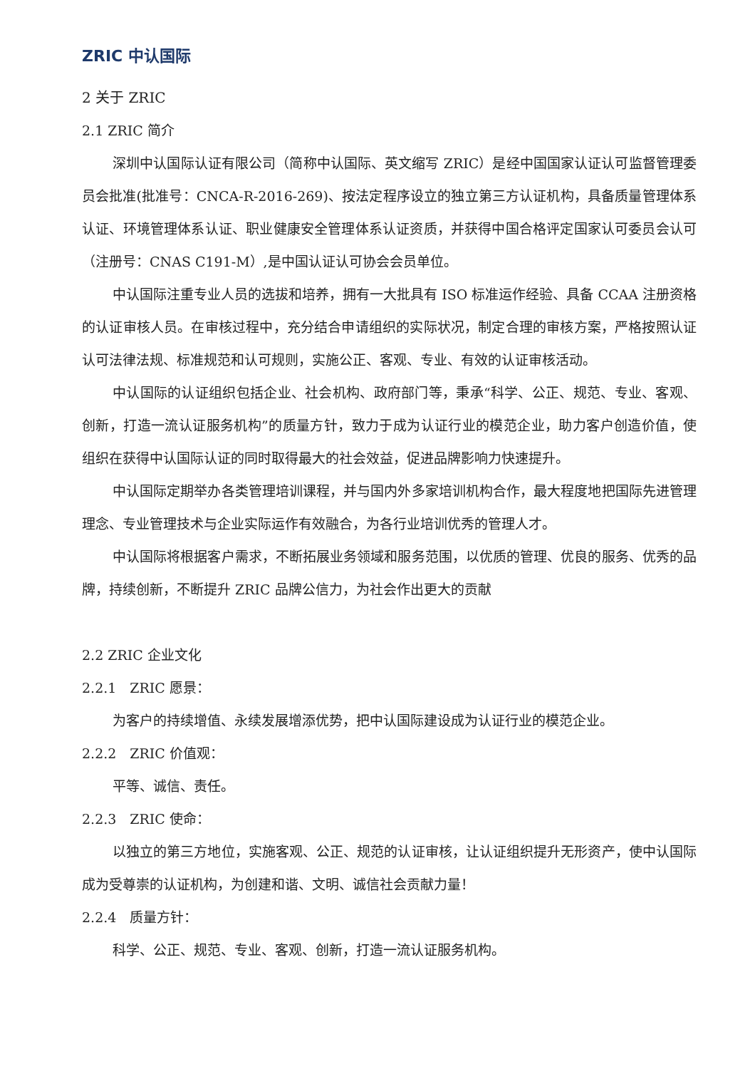ZRIC 中认国际
2 关于 ZRIC
2.1 ZRIC 简介
深圳中认国际认证有限公司（简称中认国际、英文缩写 ZRIC）是经中国国家认证认可监督管理委员会批准(批准号：CNCA-R-2016-269)、按法定程序设立的独立第三方认证机构，具备质量管理体系认证、环境管理体系认证、职业健康安全管理体系认证资质，并获得中国合格评定国家认可委员会认可（注册号：CNAS C191-M）,是中国认证认可协会会员单位。
中认国际注重专业人员的选拔和培养，拥有一大批具有 ISO 标准运作经验、具备 CCAA 注册资格的认证审核人员。在审核过程中，充分结合申请组织的实际状况，制定合理的审核方案，严格按照认证认可法律法规、标准规范和认可规则，实施公正、客观、专业、有效的认证审核活动。
中认国际的认证组织包括企业、社会机构、政府部门等，秉承“科学、公正、规范、专业、客观、创新，打造一流认证服务机构”的质量方针，致力于成为认证行业的模范企业，助力客户创造价值，使组织在获得中认国际认证的同时取得最大的社会效益，促进品牌影响力快速提升。
中认国际定期举办各类管理培训课程，并与国内外多家培训机构合作，最大程度地把国际先进管理理念、专业管理技术与企业实际运作有效融合，为各行业培训优秀的管理人才。
中认国际将根据客户需求，不断拓展业务领域和服务范围，以优质的管理、优良的服务、优秀的品牌，持续创新，不断提升 ZRIC 品牌公信力，为社会作出更大的贡献
2.2 ZRIC 企业文化
2.2.1　ZRIC 愿景：
为客户的持续增值、永续发展增添优势，把中认国际建设成为认证行业的模范企业。
2.2.2　ZRIC 价值观：
平等、诚信、责任。
2.2.3　ZRIC 使命：
以独立的第三方地位，实施客观、公正、规范的认证审核，让认证组织提升无形资产，使中认国际成为受尊崇的认证机构，为创建和谐、文明、诚信社会贡献力量！
2.2.4　质量方针：
科学、公正、规范、专业、客观、创新，打造一流认证服务机构。